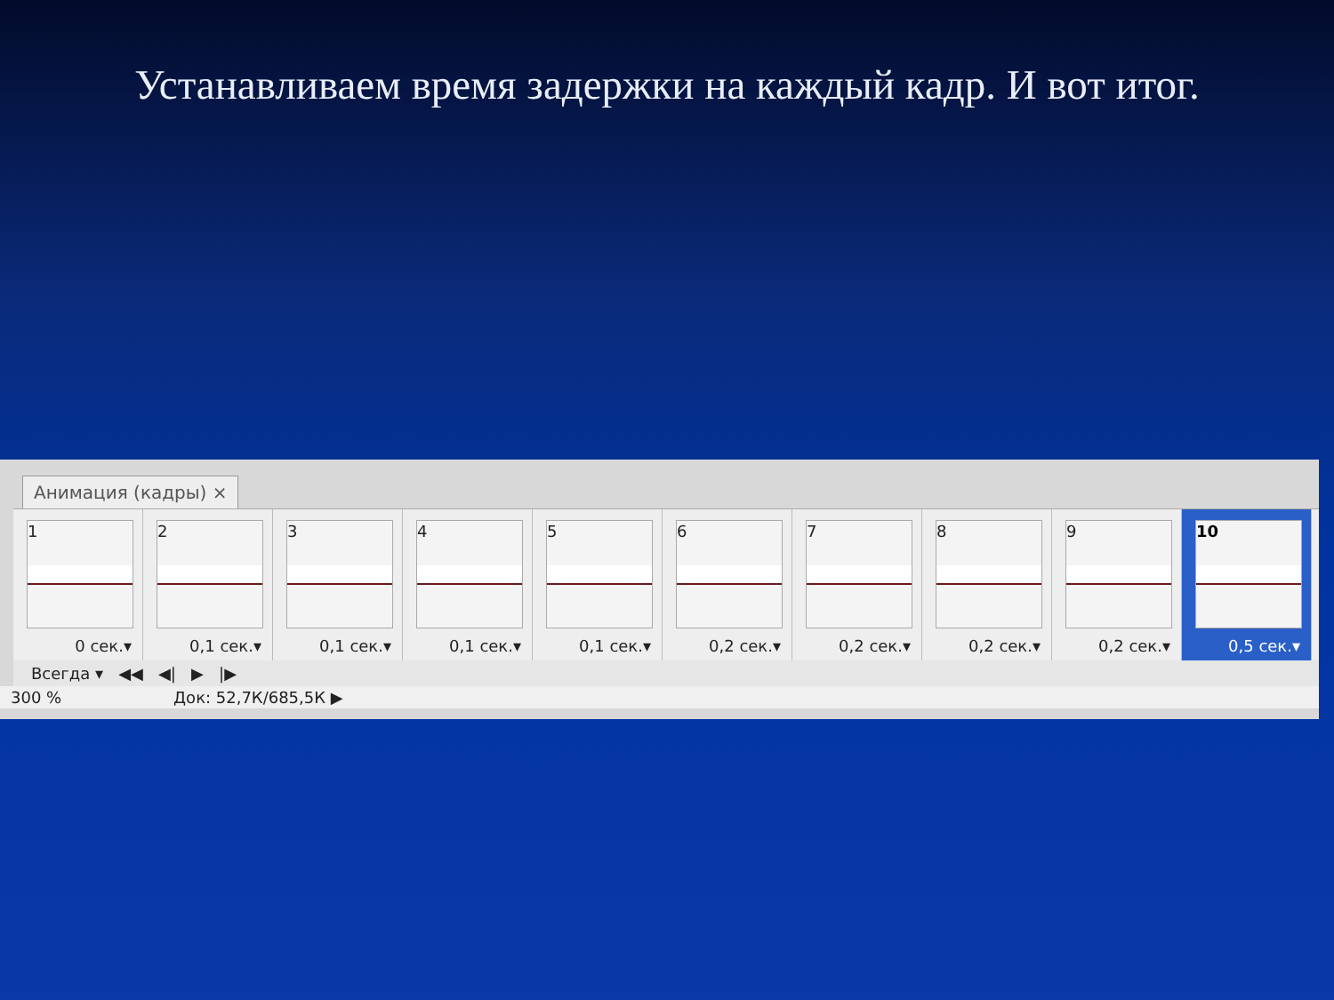Устанавливаем время задержки на каждый кадр. И вот итог.
Анимация (кадры) ×
1
0 сек.▾
2
0,1 сек.▾
3
0,1 сек.▾
4
0,1 сек.▾
5
0,1 сек.▾
6
0,2 сек.▾
7
0,2 сек.▾
8
0,2 сек.▾
9
0,2 сек.▾
10
0,5 сек.▾
Всегда ▾ ◀◀ ◀| ▶ |▶
300 % Док: 52,7К/685,5К ▶